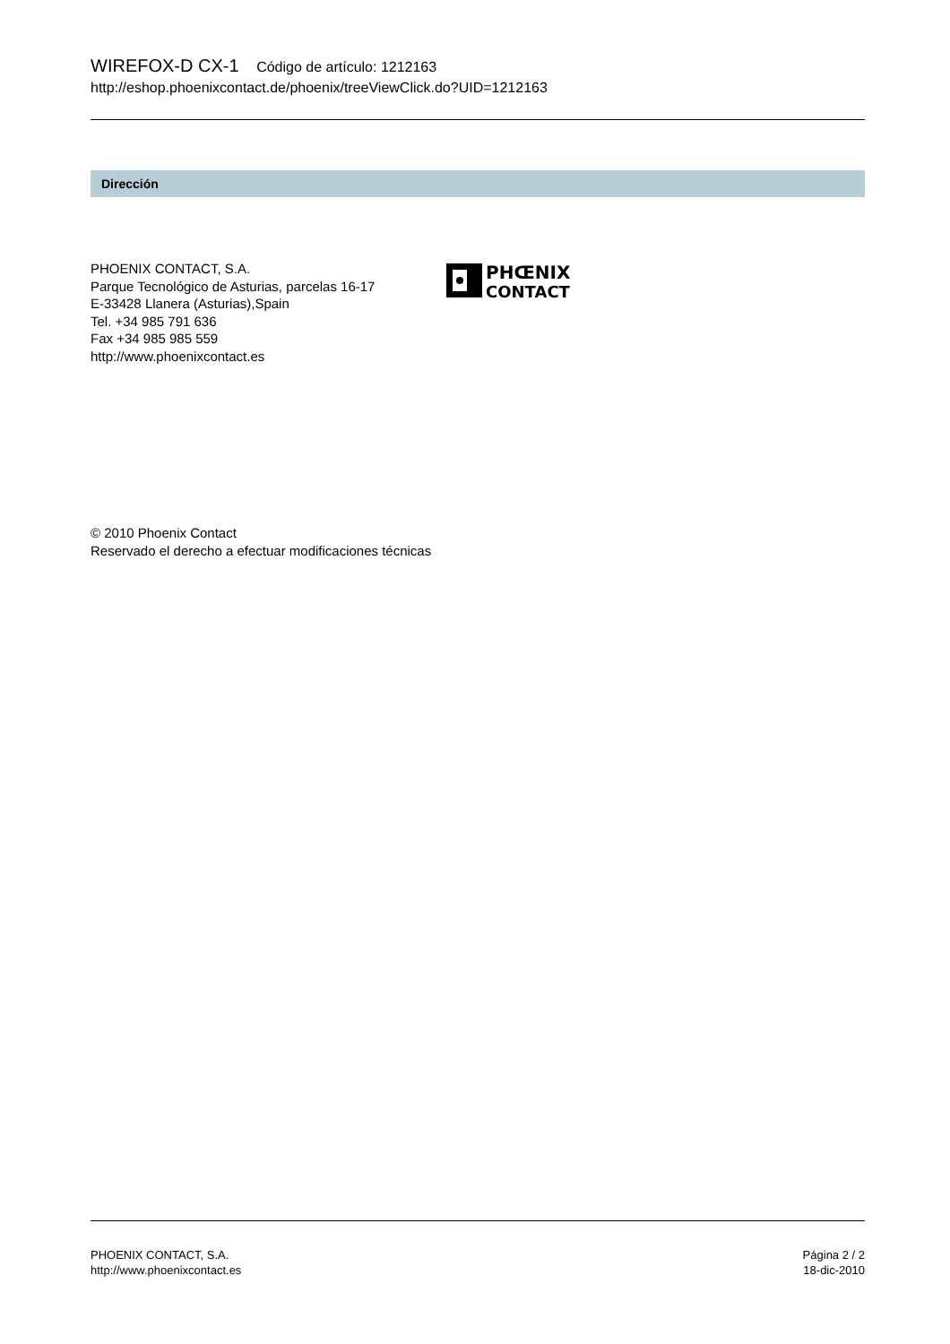WIREFOX-D CX-1 Código de artículo: 1212163
http://eshop.phoenixcontact.de/phoenix/treeViewClick.do?UID=1212163
Dirección
PHOENIX CONTACT, S.A.
Parque Tecnológico de Asturias, parcelas 16-17
E-33428 Llanera (Asturias),Spain
Tel. +34 985 791 636
Fax +34 985 985 559
http://www.phoenixcontact.es
PHŒNIX
CONTACT
© 2010 Phoenix Contact
Reservado el derecho a efectuar modificaciones técnicas
PHOENIX CONTACT, S.A.
http://www.phoenixcontact.es
Página 2 / 2
18-dic-2010